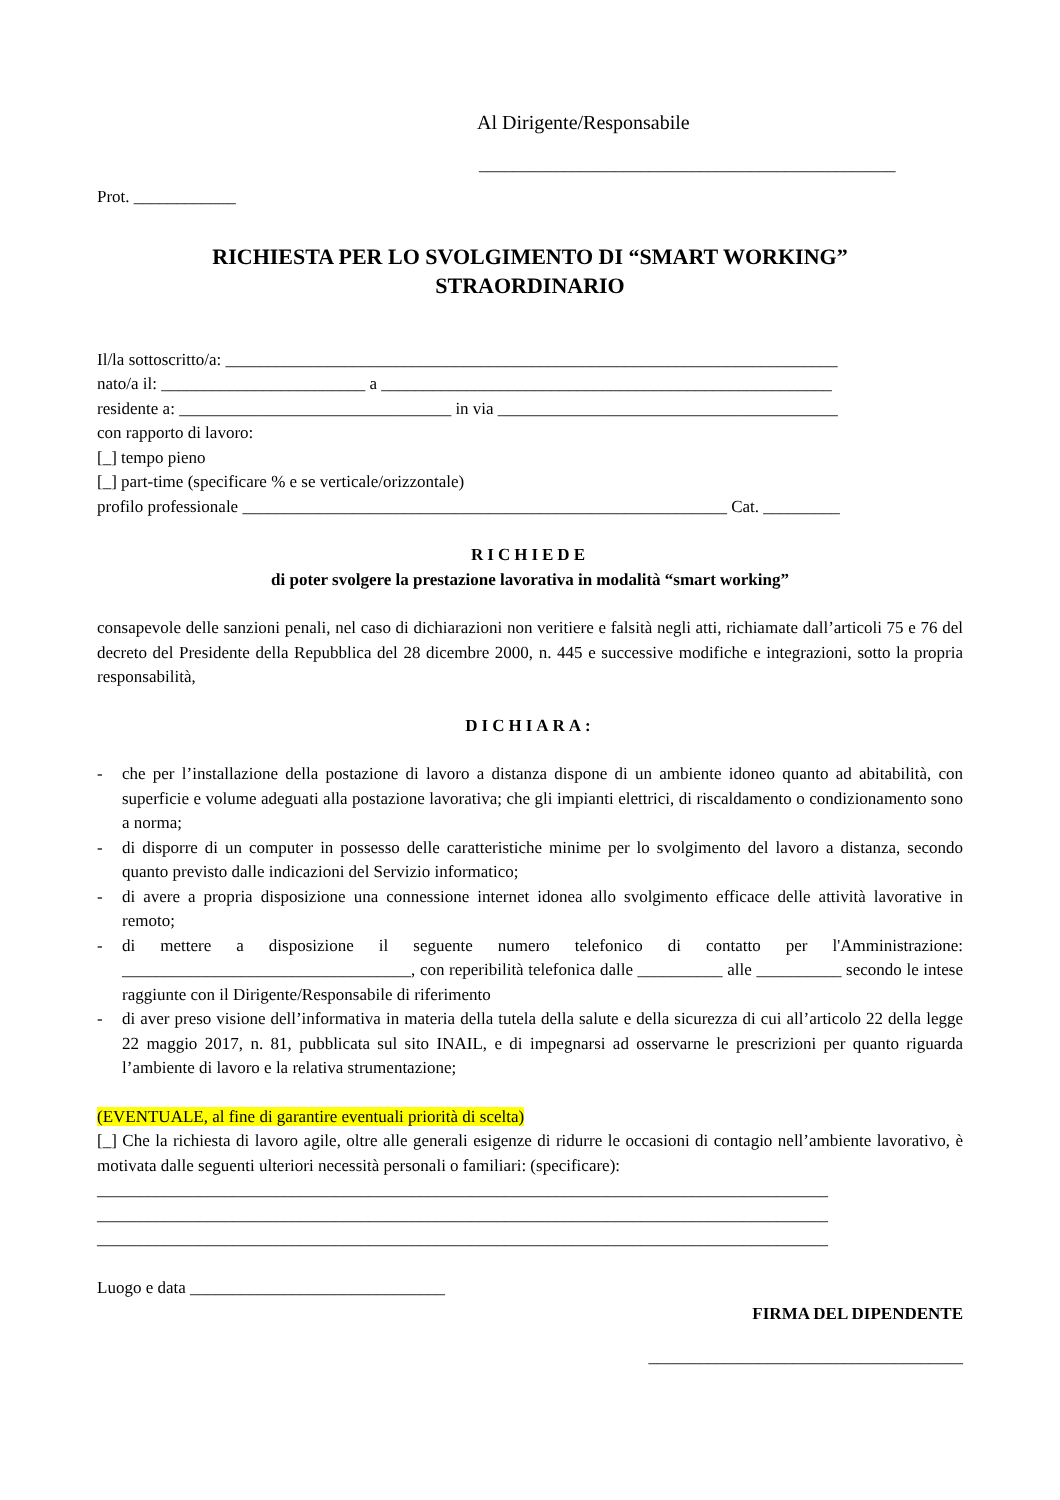Al Dirigente/Responsabile
_________________________________________________
Prot. ____________
RICHIESTA PER LO SVOLGIMENTO DI “SMART WORKING”
STRAORDINARIO
Il/la sottoscritto/a: ________________________________________________________________________
nato/a il: ________________________ a _____________________________________________________
residente a: ________________________________ in via ________________________________________
con rapporto di lavoro:
[_] tempo pieno
[_] part-time (specificare % e se verticale/orizzontale)
profilo professionale _________________________________________________________ Cat. _________
RICHIEDE
di poter svolgere la prestazione lavorativa in modalità “smart working”
consapevole delle sanzioni penali, nel caso di dichiarazioni non veritiere e falsità negli atti, richiamate dall’articoli 75 e 76 del decreto del Presidente della Repubblica del 28 dicembre 2000, n. 445 e successive modifiche e integrazioni, sotto la propria responsabilità,
DICHIARA:
- che per l’installazione della postazione di lavoro a distanza dispone di un ambiente idoneo quanto ad abitabilità, con superficie e volume adeguati alla postazione lavorativa; che gli impianti elettrici, di riscaldamento o condizionamento sono a norma;
- di disporre di un computer in possesso delle caratteristiche minime per lo svolgimento del lavoro a distanza, secondo quanto previsto dalle indicazioni del Servizio informatico;
- di avere a propria disposizione una connessione internet idonea allo svolgimento efficace delle attività lavorative in remoto;
- di mettere a disposizione il seguente numero telefonico di contatto per l'Amministrazione: __________________________________, con reperibilità telefonica dalle __________ alle __________ secondo le intese raggiunte con il Dirigente/Responsabile di riferimento
- di aver preso visione dell’informativa in materia della tutela della salute e della sicurezza di cui all’articolo 22 della legge 22 maggio 2017, n. 81, pubblicata sul sito INAIL, e di impegnarsi ad osservarne le prescrizioni per quanto riguarda l’ambiente di lavoro e la relativa strumentazione;
(EVENTUALE, al fine di garantire eventuali priorità di scelta)
[_] Che la richiesta di lavoro agile, oltre alle generali esigenze di ridurre le occasioni di contagio nell’ambiente lavorativo, è motivata dalle seguenti ulteriori necessità personali o familiari: (specificare):
______________________________________________________________________________________
______________________________________________________________________________________
______________________________________________________________________________________
Luogo e data ______________________________
FIRMA DEL DIPENDENTE
_____________________________________